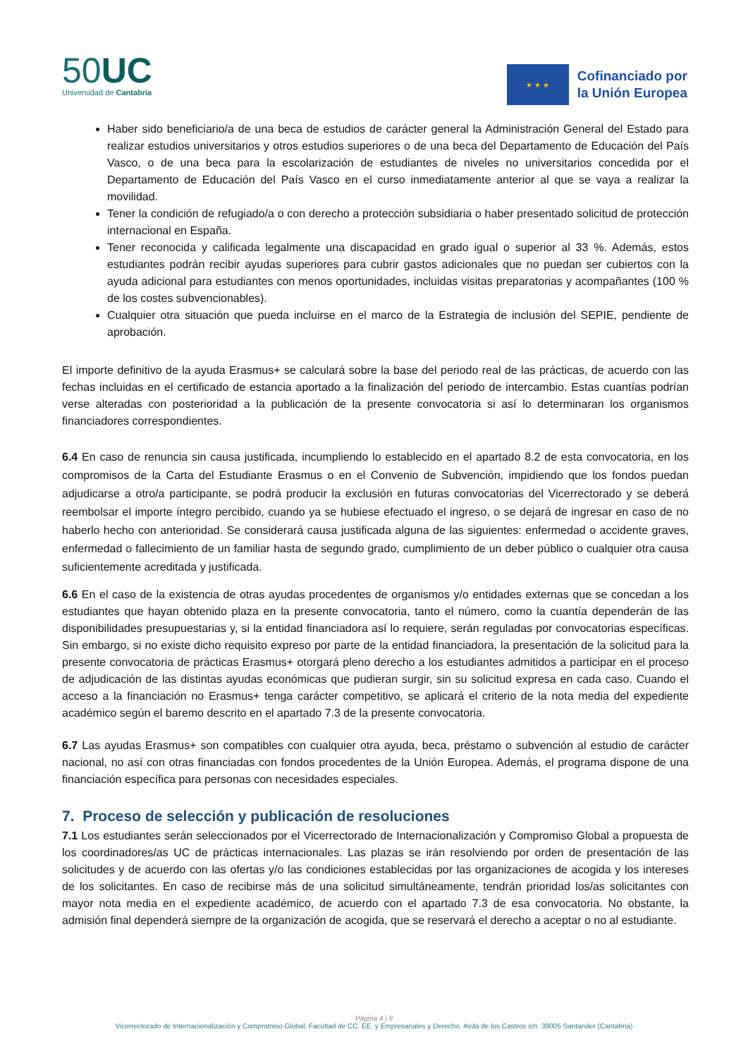50UC
Universidad de Cantabria
★ ★ ★
Cofinanciado por
la Unión Europea
Haber sido beneficiario/a de una beca de estudios de carácter general la Administración General del Estado para realizar estudios universitarios y otros estudios superiores o de una beca del Departamento de Educación del País Vasco, o de una beca para la escolarización de estudiantes de niveles no universitarios concedida por el Departamento de Educación del País Vasco en el curso inmediatamente anterior al que se vaya a realizar la movilidad.
Tener la condición de refugiado/a o con derecho a protección subsidiaria o haber presentado solicitud de protección internacional en España.
Tener reconocida y calificada legalmente una discapacidad en grado igual o superior al 33 %. Además, estos estudiantes podrán recibir ayudas superiores para cubrir gastos adicionales que no puedan ser cubiertos con la ayuda adicional para estudiantes con menos oportunidades, incluidas visitas preparatorias y acompañantes (100 % de los costes subvencionables).
Cualquier otra situación que pueda incluirse en el marco de la Estrategia de inclusión del SEPIE, pendiente de aprobación.
El importe definitivo de la ayuda Erasmus+ se calculará sobre la base del periodo real de las prácticas, de acuerdo con las fechas incluidas en el certificado de estancia aportado a la finalización del periodo de intercambio. Estas cuantías podrían verse alteradas con posterioridad a la publicación de la presente convocatoria si así lo determinaran los organismos financiadores correspondientes.
6.4 En caso de renuncia sin causa justificada, incumpliendo lo establecido en el apartado 8.2 de esta convocatoria, en los compromisos de la Carta del Estudiante Erasmus o en el Convenio de Subvención, impidiendo que los fondos puedan adjudicarse a otro/a participante, se podrá producir la exclusión en futuras convocatorias del Vicerrectorado y se deberá reembolsar el importe íntegro percibido, cuando ya se hubiese efectuado el ingreso, o se dejará de ingresar en caso de no haberlo hecho con anterioridad. Se considerará causa justificada alguna de las siguientes: enfermedad o accidente graves, enfermedad o fallecimiento de un familiar hasta de segundo grado, cumplimiento de un deber público o cualquier otra causa suficientemente acreditada y justificada.
6.6 En el caso de la existencia de otras ayudas procedentes de organismos y/o entidades externas que se concedan a los estudiantes que hayan obtenido plaza en la presente convocatoria, tanto el número, como la cuantía dependerán de las disponibilidades presupuestarias y, si la entidad financiadora así lo requiere, serán reguladas por convocatorias específicas. Sin embargo, si no existe dicho requisito expreso por parte de la entidad financiadora, la presentación de la solicitud para la presente convocatoria de prácticas Erasmus+ otorgará pleno derecho a los estudiantes admitidos a participar en el proceso de adjudicación de las distintas ayudas económicas que pudieran surgir, sin su solicitud expresa en cada caso. Cuando el acceso a la financiación no Erasmus+ tenga carácter competitivo, se aplicará el criterio de la nota media del expediente académico según el baremo descrito en el apartado 7.3 de la presente convocatoria.
6.7 Las ayudas Erasmus+ son compatibles con cualquier otra ayuda, beca, préstamo o subvención al estudio de carácter nacional, no así con otras financiadas con fondos procedentes de la Unión Europea. Además, el programa dispone de una financiación específica para personas con necesidades especiales.
7. Proceso de selección y publicación de resoluciones
7.1 Los estudiantes serán seleccionados por el Vicerrectorado de Internacionalización y Compromiso Global a propuesta de los coordinadores/as UC de prácticas internacionales. Las plazas se irán resolviendo por orden de presentación de las solicitudes y de acuerdo con las ofertas y/o las condiciones establecidas por las organizaciones de acogida y los intereses de los solicitantes. En caso de recibirse más de una solicitud simultáneamente, tendrán prioridad los/as solicitantes con mayor nota media en el expediente académico, de acuerdo con el apartado 7.3 de esa convocatoria. No obstante, la admisión final dependerá siempre de la organización de acogida, que se reservará el derecho a aceptar o no al estudiante.
Página 4 | 8
Vicerrectorado de Internacionalización y Compromiso Global. Facultad de CC. EE. y Empresariales y Derecho. Avda de los Castros s/n. 39005 Santander (Cantabria)